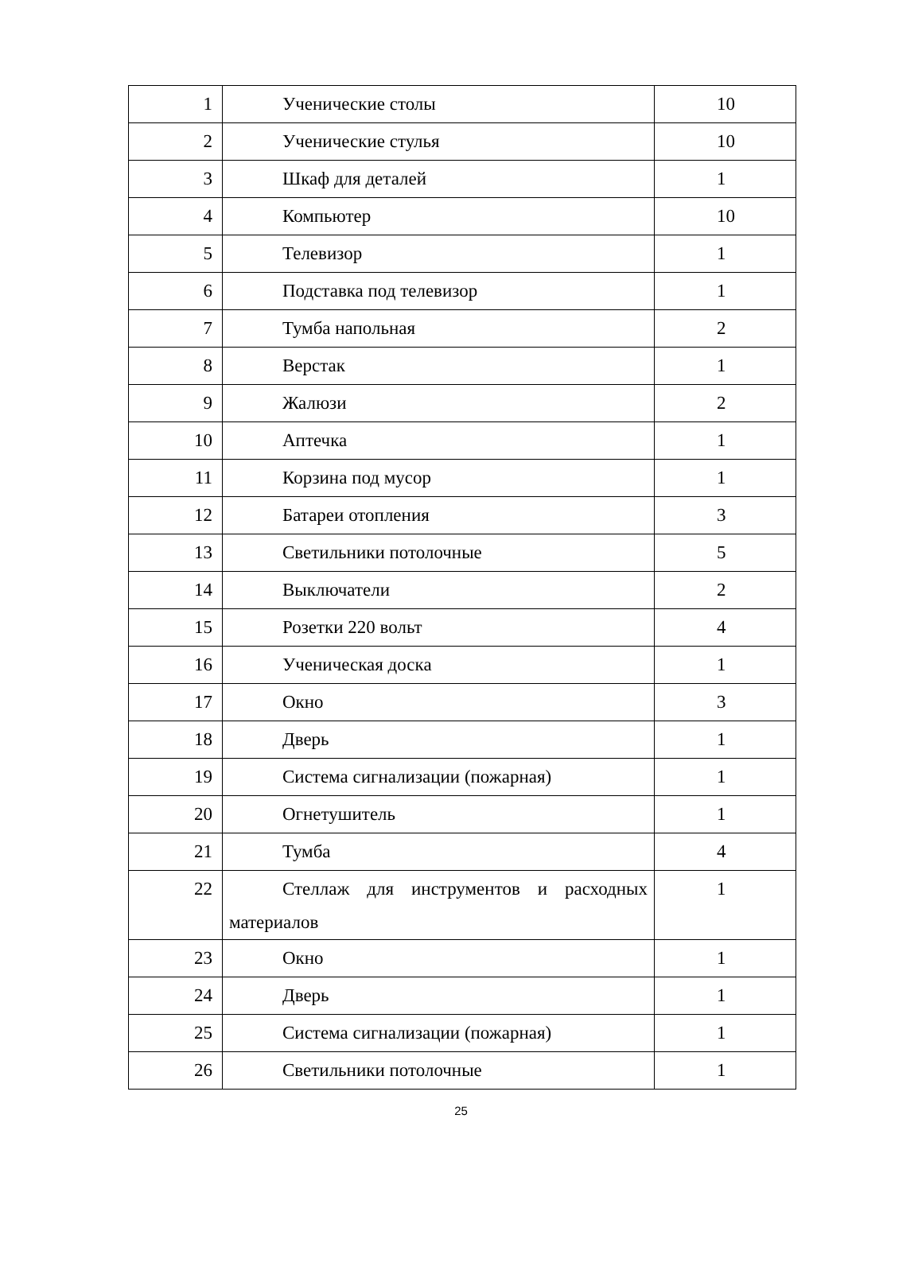| 1 | Ученические столы | 10 |
| 2 | Ученические стулья | 10 |
| 3 | Шкаф для деталей | 1 |
| 4 | Компьютер | 10 |
| 5 | Телевизор | 1 |
| 6 | Подставка под телевизор | 1 |
| 7 | Тумба напольная | 2 |
| 8 | Верстак | 1 |
| 9 | Жалюзи | 2 |
| 10 | Аптечка | 1 |
| 11 | Корзина под мусор | 1 |
| 12 | Батареи отопления | 3 |
| 13 | Светильники потолочные | 5 |
| 14 | Выключатели | 2 |
| 15 | Розетки 220 вольт | 4 |
| 16 | Ученическая доска | 1 |
| 17 | Окно | 3 |
| 18 | Дверь | 1 |
| 19 | Система сигнализации (пожарная) | 1 |
| 20 | Огнетушитель | 1 |
| 21 | Тумба | 4 |
| 22 | Стеллаж для инструментов и расходных материалов | 1 |
| 23 | Окно | 1 |
| 24 | Дверь | 1 |
| 25 | Система сигнализации (пожарная) | 1 |
| 26 | Светильники потолочные | 1 |
25